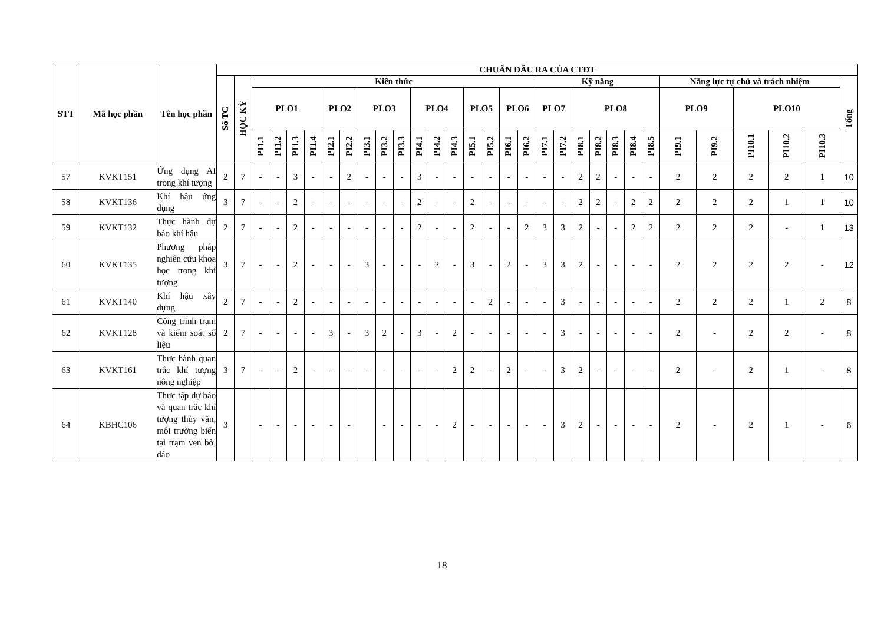| STT | Mã học phần | Tên học phần | CHUẨN ĐẦU RA CỦA CTĐT | | | | | | | | | | | | | | | | | | | | | | | | | | | | | | |
| --- | --- | --- | --- | --- | --- | --- | --- | --- | --- | --- | --- | --- | --- | --- | --- | --- | --- | --- | --- | --- | --- | --- | --- | --- | --- | --- | --- | --- | --- | --- | --- | --- | --- |
| | | | Số TC | HỌC KỲ | Kiến thức | | | | | | | | | | | | | | | | Kỹ năng | | | | | | | Năng lực tự chủ và trách nhiệm | | | | | Tổng |
| | | | | | PLO1 | | | | PLO2 | | PLO3 | | | PLO4 | | | PLO5 | | PLO6 | | PLO7 | | PLO8 | | | | | PLO9 | | PLO10 | | | |
| | | | | | PI1.1 | PI1.2 | PI1.3 | PI1.4 | PI2.1 | PI2.2 | PI3.1 | PI3.2 | PI3.3 | PI4.1 | PI4.2 | PI4.3 | PI5.1 | PI5.2 | PI6.1 | PI6.2 | PI7.1 | PI7.2 | PI8.1 | PI8.2 | PI8.3 | PI8.4 | PI8.5 | PI9.1 | PI9.2 | PI10.1 | PI10.2 | PI10.3 | |
| 57 | KVKT151 | Ứng dụng AI trong khí tượng | 2 | 7 | - | - | 3 | - | - | 2 | - | - | - | 3 | - | - | - | - | - | - | - | - | 2 | 2 | - | - | - | 2 | 2 | 2 | 2 | 1 | 10 |
| 58 | KVKT136 | Khí hậu ứng dụng | 3 | 7 | - | - | 2 | - | - | - | - | - | - | 2 | - | - | 2 | - | - | - | - | - | 2 | 2 | - | 2 | 2 | 2 | 2 | 2 | 1 | 1 | 10 |
| 59 | KVKT132 | Thực hành dự báo khí hậu | 2 | 7 | - | - | 2 | - | - | - | - | - | - | 2 | - | - | 2 | - | - | 2 | 3 | 3 | 2 | - | - | 2 | 2 | 2 | 2 | 2 | - | 1 | 13 |
| 60 | KVKT135 | Phương pháp nghiên cứu khoa học trong khí tượng | 3 | 7 | - | - | 2 | - | - | - | 3 | - | - | - | 2 | - | 3 | - | 2 | - | 3 | 3 | 2 | - | - | - | - | 2 | 2 | 2 | 2 | - | 12 |
| 61 | KVKT140 | Khí hậu xây dựng | 2 | 7 | - | - | 2 | - | - | - | - | - | - | - | - | - | - | 2 | - | - | - | 3 | - | - | - | - | - | 2 | 2 | 2 | 1 | 2 | 8 |
| 62 | KVKT128 | Công trình trạm và kiểm soát số liệu | 2 | 7 | - | - | - | - | 3 | - | 3 | 2 | - | 3 | - | 2 | - | - | - | - | - | 3 | - | - | - | - | - | 2 | - | 2 | 2 | - | 8 |
| 63 | KVKT161 | Thực hành quan trắc khí tượng nông nghiệp | 3 | 7 | - | - | 2 | - | - | - | - | - | - | - | - | 2 | 2 | - | 2 | - | - | 3 | 2 | - | - | - | - | 2 | - | 2 | 1 | - | 8 |
| 64 | KBHC106 | Thực tập dự báo và quan trắc khí tượng thủy văn, môi trường biển tại trạm ven bờ, đảo | 3 | | - | - | - | - | - | - | | - | - | - | - | 2 | - | - | - | - | - | 3 | 2 | - | - | - | - | 2 | - | 2 | 1 | - | 6 |
18